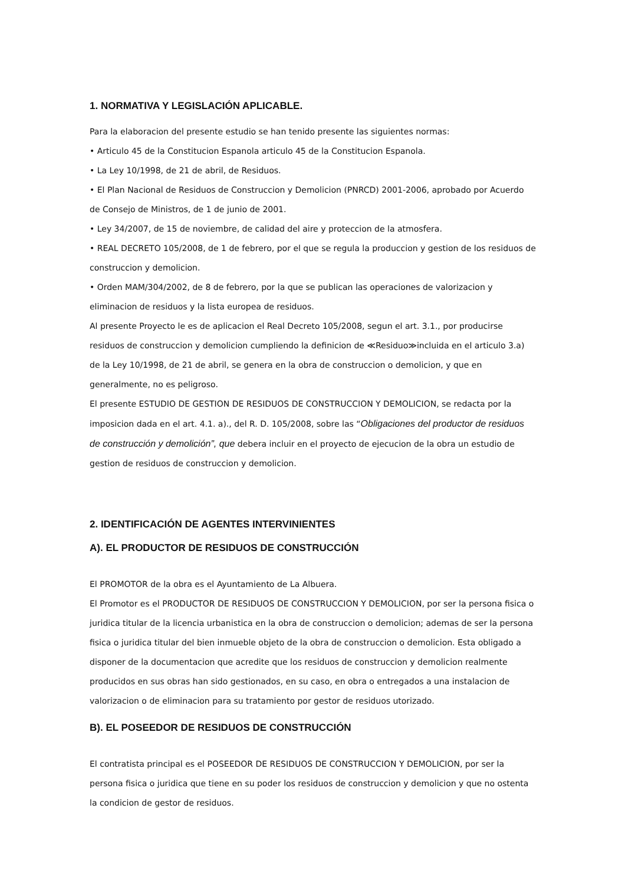1. NORMATIVA Y LEGISLACIÓN APLICABLE.
Para la elaboracion del presente estudio se han tenido presente las siguientes normas:
• Articulo 45 de la Constitucion Espanola articulo 45 de la Constitucion Espanola.
• La Ley 10/1998, de 21 de abril, de Residuos.
• El Plan Nacional de Residuos de Construccion y Demolicion (PNRCD) 2001-2006, aprobado por Acuerdo de Consejo de Ministros, de 1 de junio de 2001.
• Ley 34/2007, de 15 de noviembre, de calidad del aire y proteccion de la atmosfera.
• REAL DECRETO 105/2008, de 1 de febrero, por el que se regula la produccion y gestion de los residuos de construccion y demolicion.
• Orden MAM/304/2002, de 8 de febrero, por la que se publican las operaciones de valorizacion y eliminacion de residuos y la lista europea de residuos.
Al presente Proyecto le es de aplicacion el Real Decreto 105/2008, segun el art. 3.1., por producirse residuos de construccion y demolicion cumpliendo la definicion de ≪Residuo≫incluida en el articulo 3.a) de la Ley 10/1998, de 21 de abril, se genera en la obra de construccion o demolicion, y que en generalmente, no es peligroso.
El presente ESTUDIO DE GESTION DE RESIDUOS DE CONSTRUCCION Y DEMOLICION, se redacta por la imposicion dada en el art. 4.1. a)., del R. D. 105/2008, sobre las “Obligaciones del productor de residuos de construcción y demolición”, que debera incluir en el proyecto de ejecucion de la obra un estudio de gestion de residuos de construccion y demolicion.
2. IDENTIFICACIÓN DE AGENTES INTERVINIENTES
A). EL PRODUCTOR DE RESIDUOS DE CONSTRUCCIÓN
El PROMOTOR de la obra es el Ayuntamiento de La Albuera.
El Promotor es el PRODUCTOR DE RESIDUOS DE CONSTRUCCION Y DEMOLICION, por ser la persona fisica o juridica titular de la licencia urbanistica en la obra de construccion o demolicion; ademas de ser la persona fisica o juridica titular del bien inmueble objeto de la obra de construccion o demolicion. Esta obligado a disponer de la documentacion que acredite que los residuos de construccion y demolicion realmente producidos en sus obras han sido gestionados, en su caso, en obra o entregados a una instalacion de valorizacion o de eliminacion para su tratamiento por gestor de residuos utorizado.
B). EL POSEEDOR DE RESIDUOS DE CONSTRUCCIÓN
El contratista principal es el POSEEDOR DE RESIDUOS DE CONSTRUCCION Y DEMOLICION, por ser la persona fisica o juridica que tiene en su poder los residuos de construccion y demolicion y que no ostenta la condicion de gestor de residuos.